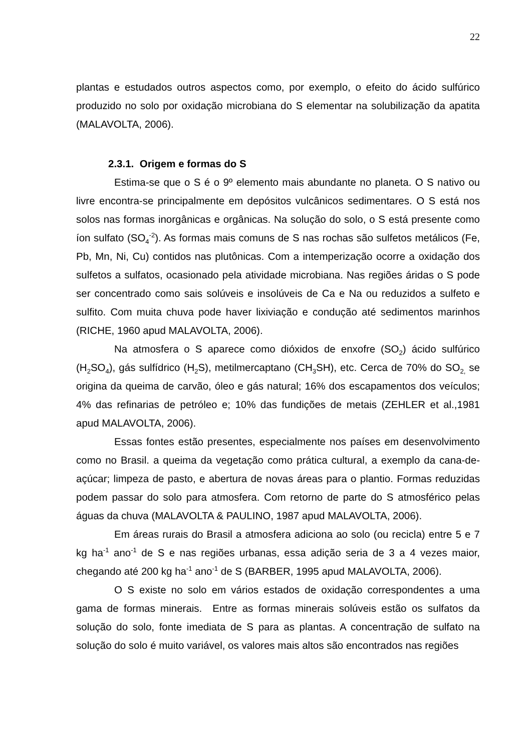22
plantas e estudados outros aspectos como, por exemplo, o efeito do ácido sulfúrico produzido no solo por oxidação microbiana do S elementar na solubilização da apatita (MALAVOLTA, 2006).
2.3.1. Origem e formas do S
Estima-se que o S é o 9º elemento mais abundante no planeta. O S nativo ou livre encontra-se principalmente em depósitos vulcânicos sedimentares. O S está nos solos nas formas inorgânicas e orgânicas. Na solução do solo, o S está presente como íon sulfato (SO<sub>4</sub><sup>-2</sup>). As formas mais comuns de S nas rochas são sulfetos metálicos (Fe, Pb, Mn, Ni, Cu) contidos nas plutônicas. Com a intemperização ocorre a oxidação dos sulfetos a sulfatos, ocasionado pela atividade microbiana. Nas regiões áridas o S pode ser concentrado como sais solúveis e insolúveis de Ca e Na ou reduzidos a sulfeto e sulfito. Com muita chuva pode haver lixiviação e condução até sedimentos marinhos (RICHE, 1960 apud MALAVOLTA, 2006).
Na atmosfera o S aparece como dióxidos de enxofre (SO<sub>2</sub>) ácido sulfúrico (H<sub>2</sub>SO<sub>4</sub>), gás sulfídrico (H<sub>2</sub>S), metilmercaptano (CH<sub>3</sub>SH), etc. Cerca de 70% do SO<sub>2,</sub> se origina da queima de carvão, óleo e gás natural; 16% dos escapamentos dos veículos; 4% das refinarias de petróleo e; 10% das fundições de metais (ZEHLER et al.,1981 apud MALAVOLTA, 2006).
Essas fontes estão presentes, especialmente nos países em desenvolvimento como no Brasil. a queima da vegetação como prática cultural, a exemplo da cana-de-açúcar; limpeza de pasto, e abertura de novas áreas para o plantio. Formas reduzidas podem passar do solo para atmosfera. Com retorno de parte do S atmosférico pelas águas da chuva (MALAVOLTA & PAULINO, 1987 apud MALAVOLTA, 2006).
Em áreas rurais do Brasil a atmosfera adiciona ao solo (ou recicla) entre 5 e 7 kg ha<sup>-1</sup> ano<sup>-1</sup> de S e nas regiões urbanas, essa adição seria de 3 a 4 vezes maior, chegando até 200 kg ha<sup>-1</sup> ano<sup>-1</sup> de S (BARBER, 1995 apud MALAVOLTA, 2006).
O S existe no solo em vários estados de oxidação correspondentes a uma gama de formas minerais. Entre as formas minerais solúveis estão os sulfatos da solução do solo, fonte imediata de S para as plantas. A concentração de sulfato na solução do solo é muito variável, os valores mais altos são encontrados nas regiões